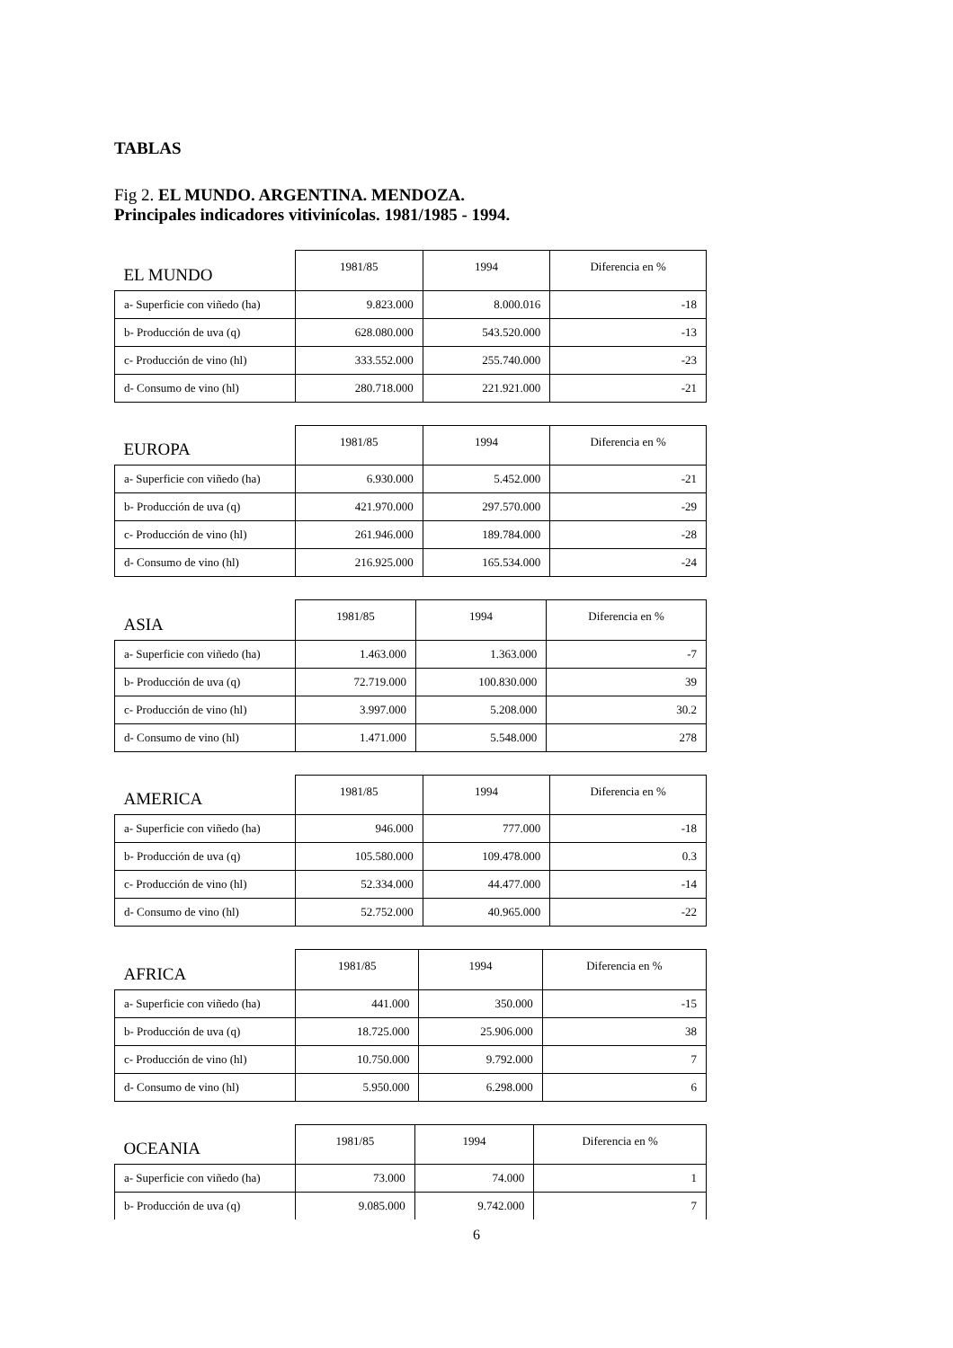TABLAS
Fig 2. EL MUNDO. ARGENTINA. MENDOZA.
Principales indicadores vitivinícolas. 1981/1985 - 1994.
| EL MUNDO | 1981/85 | 1994 | Diferencia en % |
| --- | --- | --- | --- |
| a- Superficie con viñedo (ha) | 9.823.000 | 8.000.016 | -18 |
| b- Producción de uva (q) | 628.080.000 | 543.520.000 | -13 |
| c- Producción de vino (hl) | 333.552.000 | 255.740.000 | -23 |
| d- Consumo de vino (hl) | 280.718.000 | 221.921.000 | -21 |
| EUROPA | 1981/85 | 1994 | Diferencia en % |
| --- | --- | --- | --- |
| a- Superficie con viñedo (ha) | 6.930.000 | 5.452.000 | -21 |
| b- Producción de uva (q) | 421.970.000 | 297.570.000 | -29 |
| c- Producción de vino (hl) | 261.946.000 | 189.784.000 | -28 |
| d- Consumo de vino (hl) | 216.925.000 | 165.534.000 | -24 |
| ASIA | 1981/85 | 1994 | Diferencia en % |
| --- | --- | --- | --- |
| a- Superficie con viñedo (ha) | 1.463.000 | 1.363.000 | -7 |
| b- Producción de uva (q) | 72.719.000 | 100.830.000 | 39 |
| c- Producción de vino (hl) | 3.997.000 | 5.208.000 | 30.2 |
| d- Consumo de vino (hl) | 1.471.000 | 5.548.000 | 278 |
| AMERICA | 1981/85 | 1994 | Diferencia en % |
| --- | --- | --- | --- |
| a- Superficie con viñedo (ha) | 946.000 | 777.000 | -18 |
| b- Producción de uva (q) | 105.580.000 | 109.478.000 | 0.3 |
| c- Producción de vino (hl) | 52.334.000 | 44.477.000 | -14 |
| d- Consumo de vino (hl) | 52.752.000 | 40.965.000 | -22 |
| AFRICA | 1981/85 | 1994 | Diferencia en % |
| --- | --- | --- | --- |
| a- Superficie con viñedo (ha) | 441.000 | 350.000 | -15 |
| b- Producción de uva (q) | 18.725.000 | 25.906.000 | 38 |
| c- Producción de vino (hl) | 10.750.000 | 9.792.000 | 7 |
| d- Consumo de vino (hl) | 5.950.000 | 6.298.000 | 6 |
| OCEANIA | 1981/85 | 1994 | Diferencia en % |
| --- | --- | --- | --- |
| a- Superficie con viñedo (ha) | 73.000 | 74.000 | 1 |
| b- Producción de uva (q) | 9.085.000 | 9.742.000 | 7 |
6